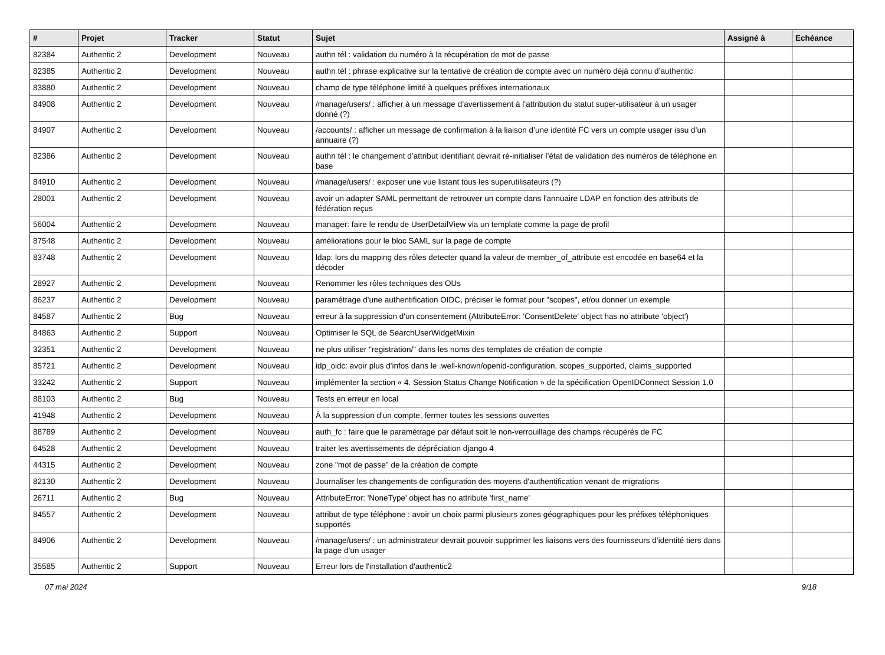| # | Projet | Tracker | Statut | Sujet | Assigné à | Echéance |
| --- | --- | --- | --- | --- | --- | --- |
| 82384 | Authentic 2 | Development | Nouveau | authn tél : validation du numéro à la récupération de mot de passe | | |
| 82385 | Authentic 2 | Development | Nouveau | authn tél : phrase explicative sur la tentative de création de compte avec un numéro déjà connu d’authentic | | |
| 83880 | Authentic 2 | Development | Nouveau | champ de type téléphone limité à quelques préfixes internationaux | | |
| 84908 | Authentic 2 | Development | Nouveau | /manage/users/ : afficher à un message d’avertissement à l’attribution du statut super-utilisateur à un usager donné (?) | | |
| 84907 | Authentic 2 | Development | Nouveau | /accounts/ : afficher un message de confirmation à la liaison d’une identité FC vers un compte usager issu d’un annuaire (?) | | |
| 82386 | Authentic 2 | Development | Nouveau | authn tél : le changement d’attribut identifiant devrait ré-initialiser l’état de validation des numéros de téléphone en base | | |
| 84910 | Authentic 2 | Development | Nouveau | /manage/users/ : exposer une vue listant tous les superutilisateurs (?) | | |
| 28001 | Authentic 2 | Development | Nouveau | avoir un adapter SAML permettant de retrouver un compte dans l'annuaire LDAP en fonction des attributs de fédération reçus | | |
| 56004 | Authentic 2 | Development | Nouveau | manager: faire le rendu de UserDetailView via un template comme la page de profil | | |
| 87548 | Authentic 2 | Development | Nouveau | améliorations pour le bloc SAML sur la page de compte | | |
| 83748 | Authentic 2 | Development | Nouveau | ldap: lors du mapping des rôles detecter quand la valeur de member_of_attribute est encodée en base64 et la décoder | | |
| 28927 | Authentic 2 | Development | Nouveau | Renommer les rôles techniques des OUs | | |
| 86237 | Authentic 2 | Development | Nouveau | paramétrage d'une authentification OIDC, préciser le format pour "scopes", et/ou donner un exemple | | |
| 84587 | Authentic 2 | Bug | Nouveau | erreur à la suppression d'un consentement (AttributeError: 'ConsentDelete' object has no attribute 'object') | | |
| 84863 | Authentic 2 | Support | Nouveau | Optimiser le SQL de SearchUserWidgetMixin | | |
| 32351 | Authentic 2 | Development | Nouveau | ne plus utiliser "registration/" dans les noms des templates de création de compte | | |
| 85721 | Authentic 2 | Development | Nouveau | idp_oidc: avoir plus d'infos dans le .well-known/openid-configuration, scopes_supported, claims_supported | | |
| 33242 | Authentic 2 | Support | Nouveau | implémenter la section « 4. Session Status Change Notification » de la spécification OpenIDConnect Session 1.0 | | |
| 88103 | Authentic 2 | Bug | Nouveau | Tests en erreur en local | | |
| 41948 | Authentic 2 | Development | Nouveau | À la suppression d'un compte, fermer toutes les sessions ouvertes | | |
| 88789 | Authentic 2 | Development | Nouveau | auth_fc : faire que le paramétrage par défaut soit le non-verrouillage des champs récupérés de FC | | |
| 64528 | Authentic 2 | Development | Nouveau | traiter les avertissements de dépréciation django 4 | | |
| 44315 | Authentic 2 | Development | Nouveau | zone "mot de passe" de la création de compte | | |
| 82130 | Authentic 2 | Development | Nouveau | Journaliser les changements de configuration des moyens d'authentification venant de migrations | | |
| 26711 | Authentic 2 | Bug | Nouveau | AttributeError: 'NoneType' object has no attribute 'first_name' | | |
| 84557 | Authentic 2 | Development | Nouveau | attribut de type téléphone : avoir un choix parmi plusieurs zones géographiques pour les préfixes téléphoniques supportés | | |
| 84906 | Authentic 2 | Development | Nouveau | /manage/users/ : un administrateur devrait pouvoir supprimer les liaisons vers des fournisseurs d’identité tiers dans la page d’un usager | | |
| 35585 | Authentic 2 | Support | Nouveau | Erreur lors de l'installation d'authentic2 | | |
07 mai 2024 9/18